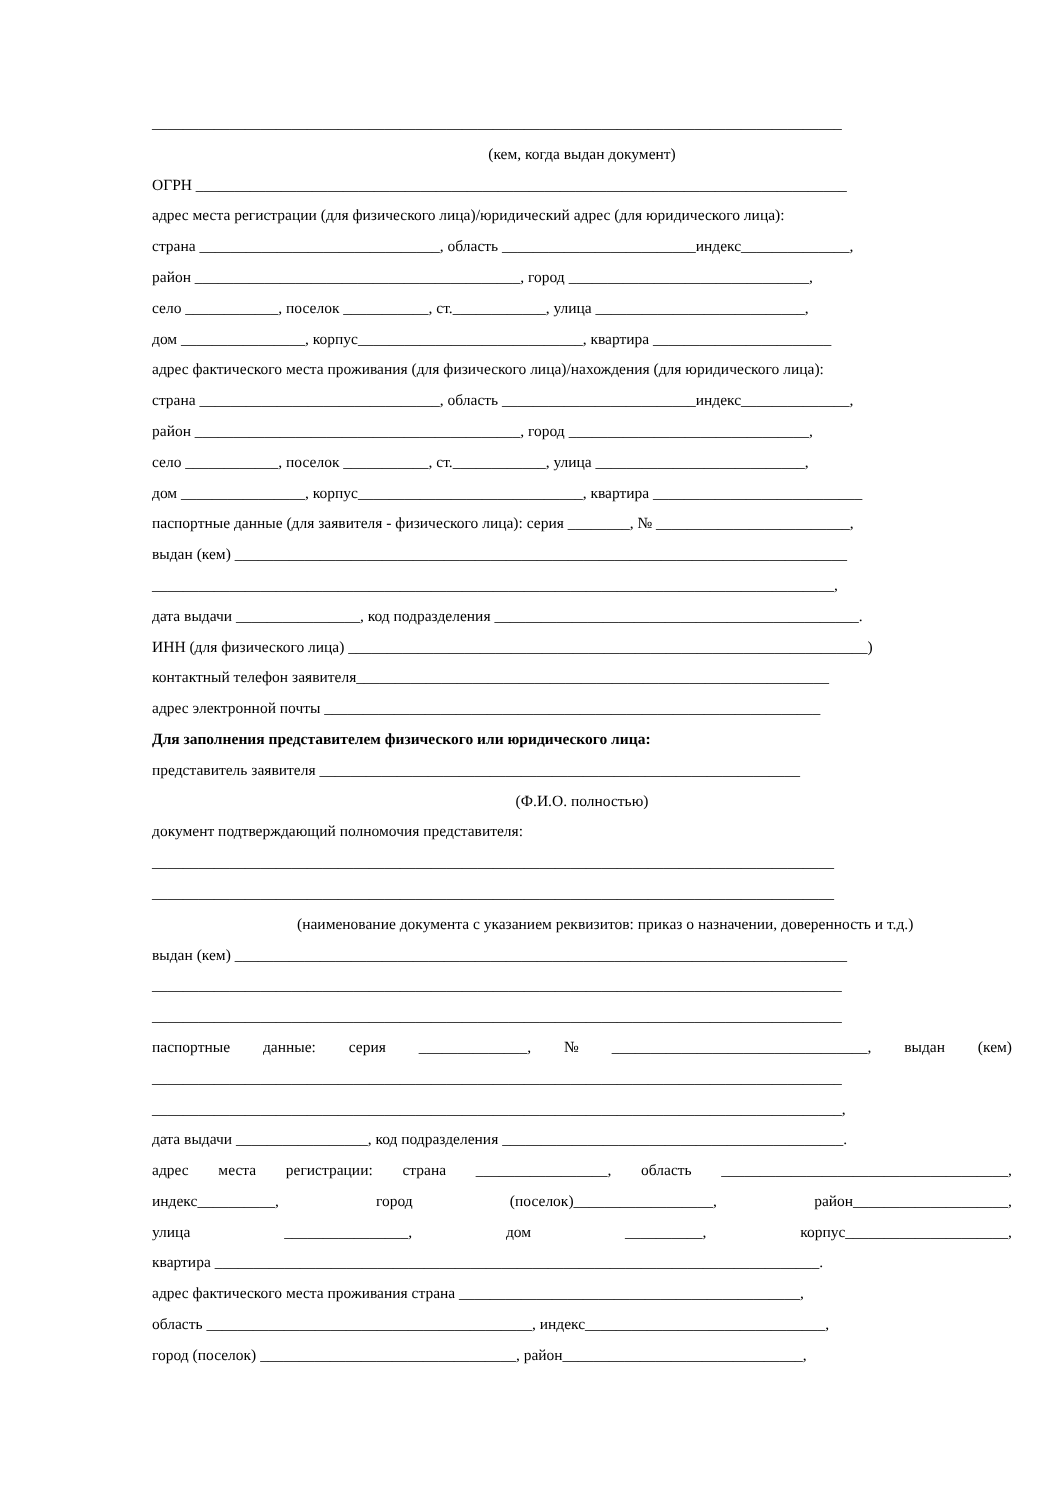_________________________________________________________________________________________
(кем, когда выдан документ)
ОГРН ____________________________________________________________________________________
адрес места регистрации (для физического лица)/юридический адрес (для юридического лица):
страна _______________________________, область _________________________индекс______________,
район __________________________________________, город _______________________________,
село ____________, поселок ___________, ст.____________, улица ___________________________,
дом ________________, корпус_____________________________, квартира _______________________
адрес фактического места проживания (для физического лица)/нахождения (для юридического лица):
страна _______________________________, область _________________________индекс______________,
район __________________________________________, город _______________________________,
село ____________, поселок ___________, ст.____________, улица ___________________________,
дом ________________, корпус_____________________________, квартира ___________________________
паспортные данные (для заявителя - физического лица): серия ________, № _________________________,
выдан (кем) _______________________________________________________________________________
________________________________________________________________________________________,
дата выдачи ________________, код подразделения _______________________________________________.
ИНН (для физического лица) ___________________________________________________________________)
контактный телефон заявителя_____________________________________________________________
адрес электронной почты ________________________________________________________________
Для заполнения представителем физического или юридического лица:
представитель заявителя ______________________________________________________________
(Ф.И.О. полностью)
документ подтверждающий полномочия представителя:
________________________________________________________________________________________
________________________________________________________________________________________
(наименование документа с указанием реквизитов: приказ о назначении, доверенность и т.д.)
выдан (кем) _______________________________________________________________________________
_________________________________________________________________________________________
_________________________________________________________________________________________
паспортные данные: серия ______________, № _________________________________, выдан (кем)
_________________________________________________________________________________________
_________________________________________________________________________________________,
дата выдачи _________________, код подразделения ____________________________________________.
адрес места регистрации: страна _________________, область _____________________________________,
индекс__________, город (поселок)__________________, район____________________,
улица ________________, дом __________, корпус_____________________,
квартира ______________________________________________________________________________.
адрес фактического места проживания страна ____________________________________________,
область __________________________________________, индекс_______________________________,
город (поселок) _________________________________, район_______________________________,